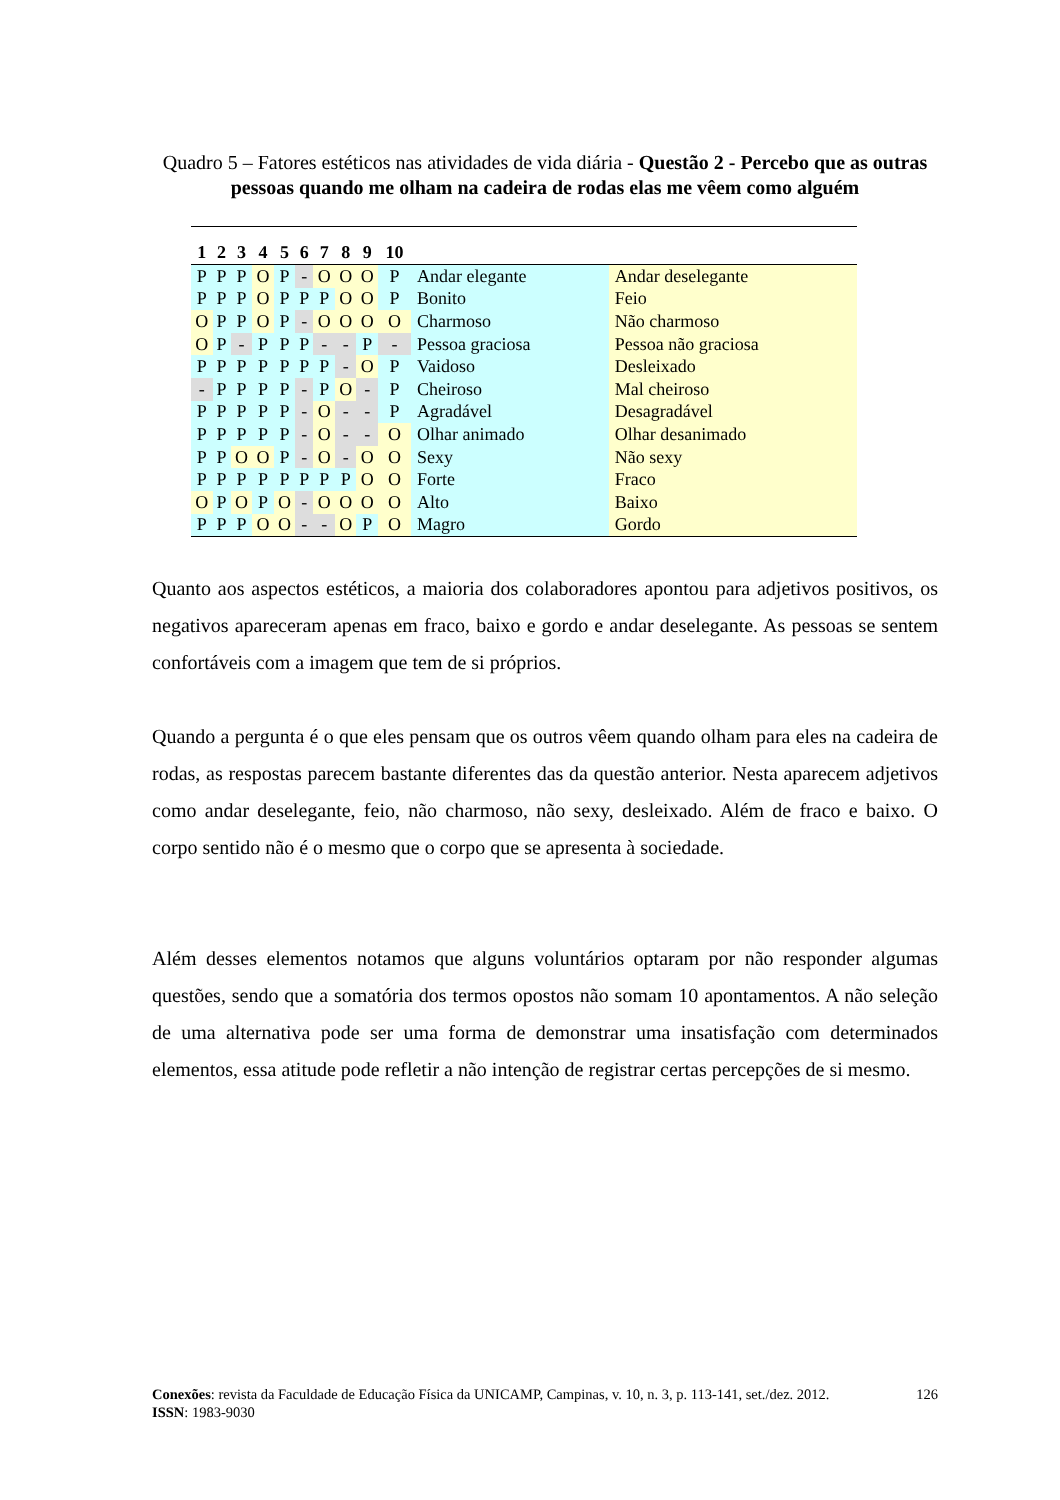Quadro 5 – Fatores estéticos nas atividades de vida diária - Questão 2 - Percebo que as outras pessoas quando me olham na cadeira de rodas elas me vêem como alguém
| 1 | 2 | 3 | 4 | 5 | 6 | 7 | 8 | 9 | 10 | | |
| --- | --- | --- | --- | --- | --- | --- | --- | --- | --- | --- | --- |
| P | P | P | O | P | - | O | O | O | P | Andar elegante | Andar deselegante |
| P | P | P | O | P | P | P | O | O | P | Bonito | Feio |
| O | P | P | O | P | - | O | O | O | O | Charmoso | Não charmoso |
| O | P | - | P | P | P | - | - | P | - | Pessoa graciosa | Pessoa não graciosa |
| P | P | P | P | P | P | P | - | O | P | Vaidoso | Desleixado |
| - | P | P | P | P | - | P | O | - | P | Cheiroso | Mal cheiroso |
| P | P | P | P | P | - | O | - | - | P | Agradável | Desagradável |
| P | P | P | P | P | - | O | - | - | O | Olhar animado | Olhar desanimado |
| P | P | O | O | P | - | O | - | O | O | Sexy | Não sexy |
| P | P | P | P | P | P | P | P | O | O | Forte | Fraco |
| O | P | O | P | O | - | O | O | O | O | Alto | Baixo |
| P | P | P | O | O | - | - | O | P | O | Magro | Gordo |
Quanto aos aspectos estéticos, a maioria dos colaboradores apontou para adjetivos positivos, os negativos apareceram apenas em fraco, baixo e gordo e andar deselegante. As pessoas se sentem confortáveis com a imagem que tem de si próprios.
Quando a pergunta é o que eles pensam que os outros vêem quando olham para eles na cadeira de rodas, as respostas parecem bastante diferentes das da questão anterior. Nesta aparecem adjetivos como andar deselegante, feio, não charmoso, não sexy, desleixado. Além de fraco e baixo. O corpo sentido não é o mesmo que o corpo que se apresenta à sociedade.
Além desses elementos notamos que alguns voluntários optaram por não responder algumas questões, sendo que a somatória dos termos opostos não somam 10 apontamentos. A não seleção de uma alternativa pode ser uma forma de demonstrar uma insatisfação com determinados elementos, essa atitude pode refletir a não intenção de registrar certas percepções de si mesmo.
Conexões: revista da Faculdade de Educação Física da UNICAMP, Campinas, v. 10, n. 3, p. 113-141, set./dez. 2012. 126
ISSN: 1983-9030